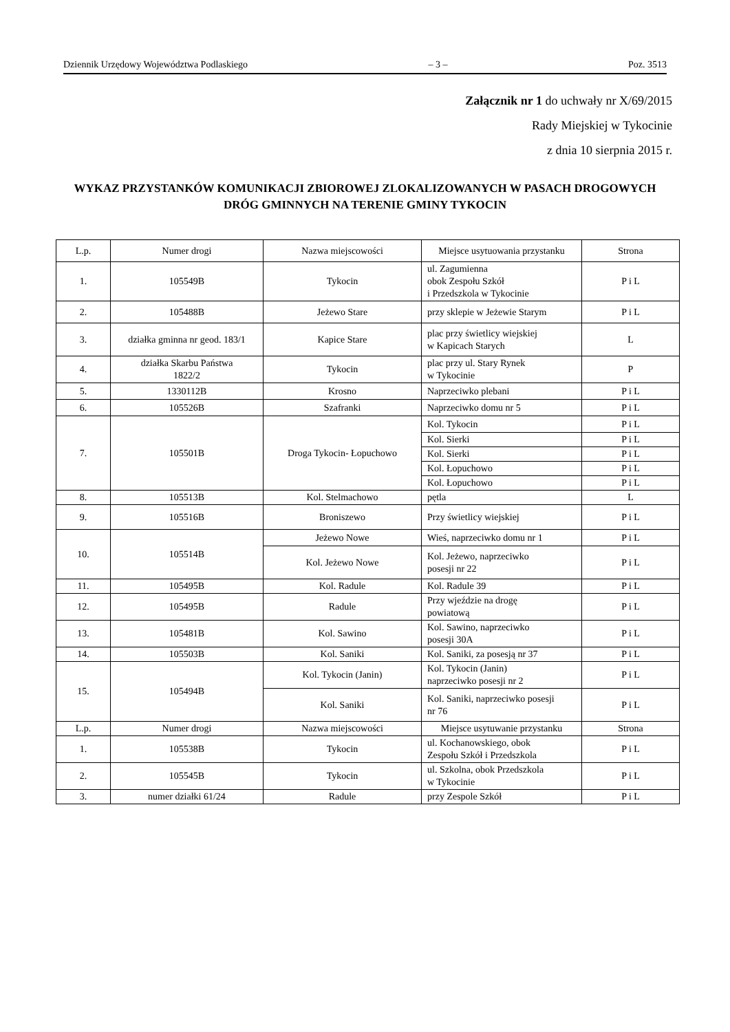Dziennik Urzędowy Województwa Podlaskiego – 3 – Poz. 3513
Załącznik nr 1 do uchwały nr X/69/2015
Rady Miejskiej w Tykocinie
z dnia 10 sierpnia 2015 r.
WYKAZ PRZYSTANKÓW KOMUNIKACJI ZBIOROWEJ ZLOKALIZOWANYCH W PASACH DROGOWYCH DRÓG GMINNYCH NA TERENIE GMINY TYKOCIN
| L.p. | Numer drogi | Nazwa miejscowości | Miejsce usytuowania przystanku | Strona |
| --- | --- | --- | --- | --- |
| 1. | 105549B | Tykocin | ul. Zagumienna obok Zespołu Szkół i Przedszkola w Tykocinie | P i L |
| 2. | 105488B | Jeżewo Stare | przy sklepie w Jeżewie Starym | P i L |
| 3. | działka gminna nr geod. 183/1 | Kapice Stare | plac przy świetlicy wiejskiej w Kapicach Starych | L |
| 4. | działka Skarbu Państwa 1822/2 | Tykocin | plac przy ul. Stary Rynek w Tykocinie | P |
| 5. | 1330112B | Krosno | Naprzeciwko plebani | P i L |
| 6. | 105526B | Szafranki | Naprzeciwko domu nr 5 | P i L |
| 7. | 105501B | Droga Tykocin- Łopuchowo | Kol. Tykocin | P i L |
| | | | Kol. Sierki | P i L |
| | | | Kol. Sierki | P i L |
| | | | Kol. Łopuchowo | P i L |
| | | | Kol. Łopuchowo | P i L |
| 8. | 105513B | Kol. Stelmachowo | pętla | L |
| 9. | 105516B | Broniszewo | Przy świetlicy wiejskiej | P i L |
| 10. | 105514B | Jeżewo Nowe | Wieś, naprzeciwko domu nr 1 | P i L |
| | | Kol. Jeżewo Nowe | Kol. Jeżewo, naprzeciwko posesji nr 22 | P i L |
| 11. | 105495B | Kol. Radule | Kol. Radule 39 | P i L |
| 12. | 105495B | Radule | Przy wjeździe na drogę powiatową | P i L |
| 13. | 105481B | Kol. Sawino | Kol. Sawino, naprzeciwko posesji 30A | P i L |
| 14. | 105503B | Kol. Saniki | Kol. Saniki, za posesją nr 37 | P i L |
| 15. | 105494B | Kol. Tykocin (Janin) | Kol. Tykocin (Janin) naprzeciwko posesji nr 2 | P i L |
| | | Kol. Saniki | Kol. Saniki, naprzeciwko posesji nr 76 | P i L |
| L.p. | Numer drogi | Nazwa miejscowości | Miejsce usytuwanie przystanku | Strona |
| 1. | 105538B | Tykocin | ul. Kochanowskiego, obok Zespołu Szkół i Przedszkola | P i L |
| 2. | 105545B | Tykocin | ul. Szkolna, obok Przedszkola w Tykocinie | P i L |
| 3. | numer działki 61/24 | Radule | przy Zespole Szkół | P i L |